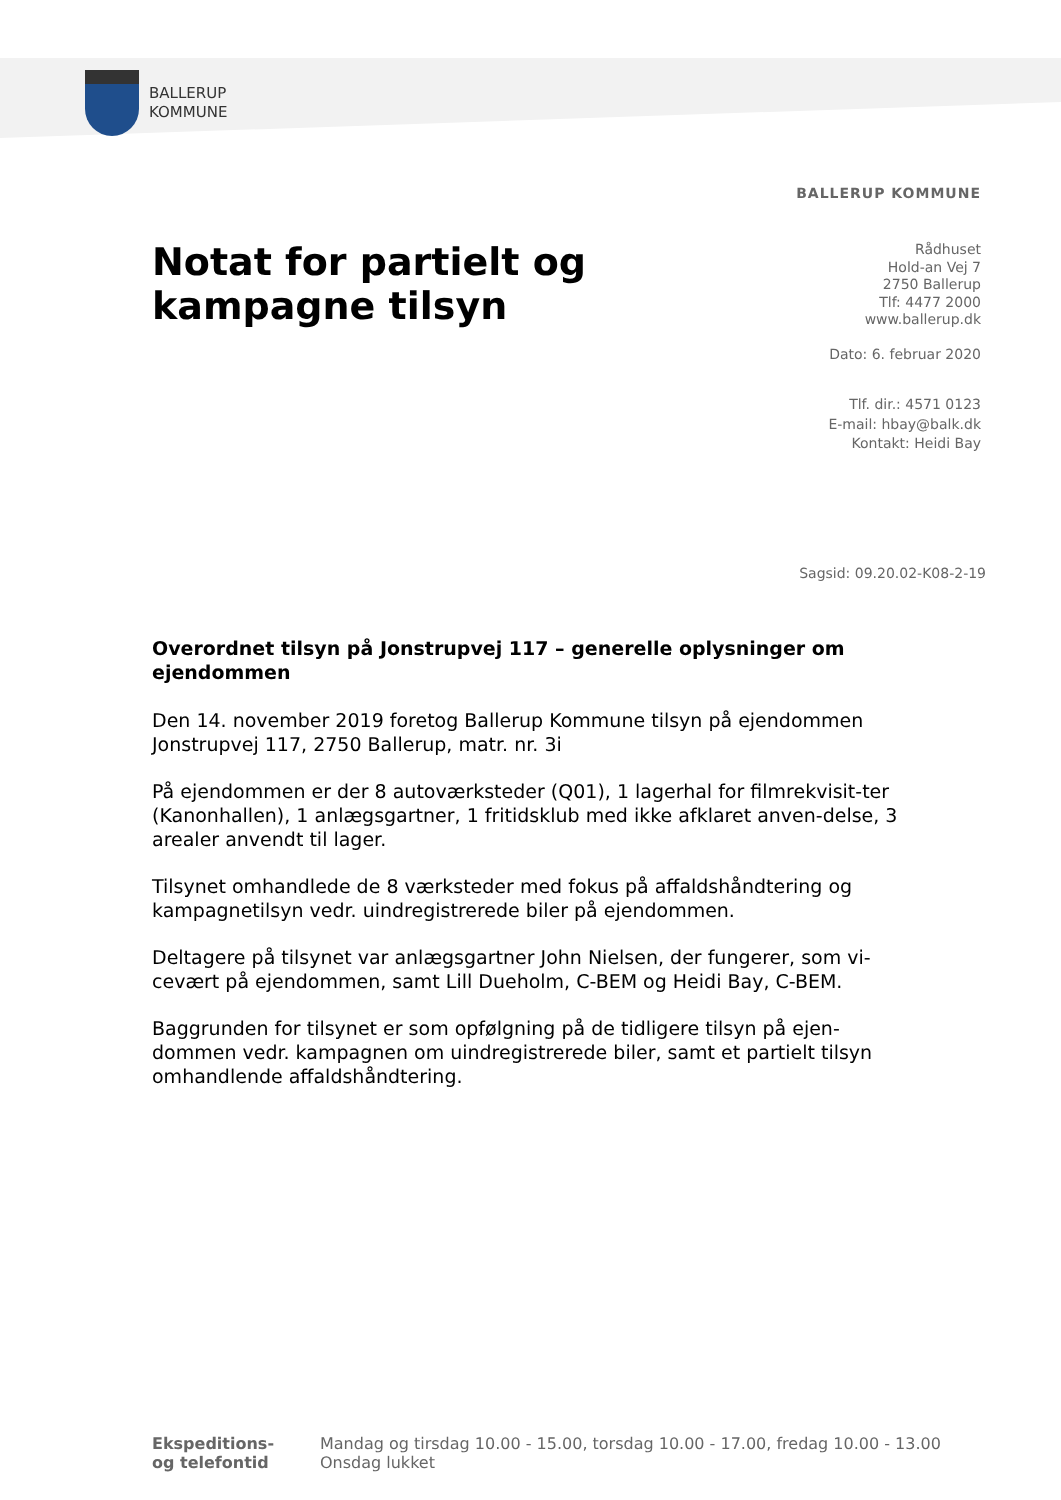BALLERUP
KOMMUNE
BALLERUP KOMMUNE
Notat for partielt og
kampagne tilsyn
Rådhuset
Hold-an Vej 7
2750 Ballerup
Tlf: 4477 2000
www.ballerup.dk
Dato: 6. februar 2020
Tlf. dir.: 4571 0123
E-mail: hbay@balk.dk
Kontakt: Heidi Bay
Sagsid: 09.20.02-K08-2-19
Overordnet tilsyn på Jonstrupvej 117 – generelle oplysninger om ejendommen
Den 14. november 2019 foretog Ballerup Kommune tilsyn på ejendommen Jonstrupvej 117, 2750 Ballerup, matr. nr. 3i
På ejendommen er der 8 autoværksteder (Q01), 1 lagerhal for filmrekvisit-ter (Kanonhallen), 1 anlægsgartner, 1 fritidsklub med ikke afklaret anven-delse, 3 arealer anvendt til lager.
Tilsynet omhandlede de 8 værksteder med fokus på affaldshåndtering og kampagnetilsyn vedr. uindregistrerede biler på ejendommen.
Deltagere på tilsynet var anlægsgartner John Nielsen, der fungerer, som vi-cevært på ejendommen, samt Lill Dueholm, C-BEM og Heidi Bay, C-BEM.
Baggrunden for tilsynet er som opfølgning på de tidligere tilsyn på ejen-dommen vedr. kampagnen om uindregistrerede biler, samt et partielt tilsyn omhandlende affaldshåndtering.
Ekspeditions-
og telefontid
Mandag og tirsdag 10.00 - 15.00, torsdag 10.00 - 17.00, fredag 10.00 - 13.00
Onsdag lukket